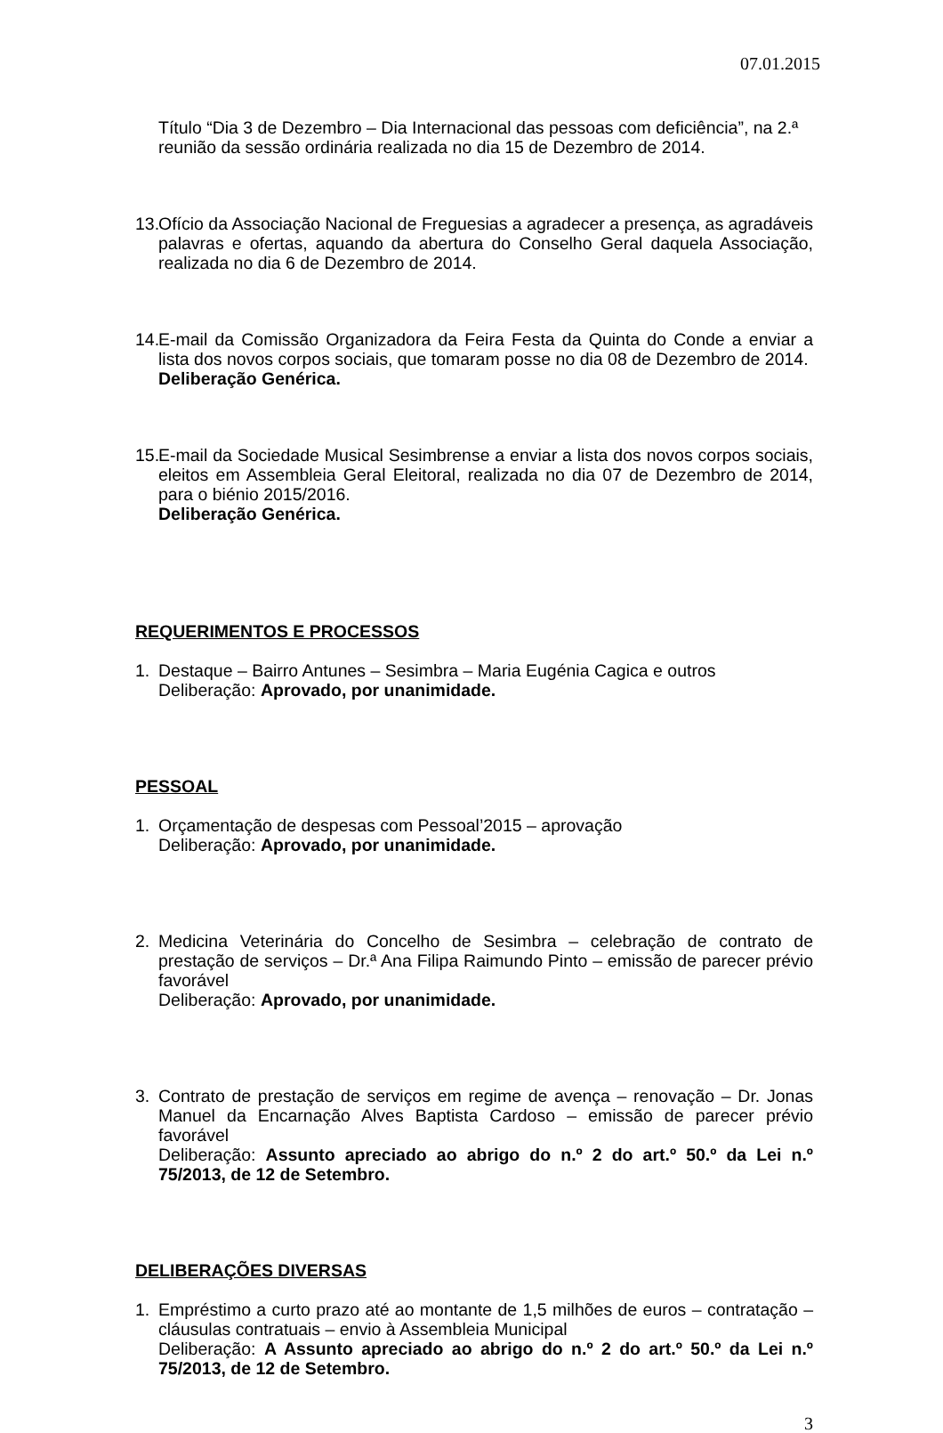07.01.2015
Título “Dia 3 de Dezembro – Dia Internacional das pessoas com deficiência”, na 2.ª reunião da sessão ordinária realizada no dia 15 de Dezembro de 2014.
13. Ofício da Associação Nacional de Freguesias a agradecer a presença, as agradáveis palavras e ofertas, aquando da abertura do Conselho Geral daquela Associação, realizada no dia 6 de Dezembro de 2014.
14. E-mail da Comissão Organizadora da Feira Festa da Quinta do Conde a enviar a lista dos novos corpos sociais, que tomaram posse no dia 08 de Dezembro de 2014.
Deliberação Genérica.
15. E-mail da Sociedade Musical Sesimbrense a enviar a lista dos novos corpos sociais, eleitos em Assembleia Geral Eleitoral, realizada no dia 07 de Dezembro de 2014, para o biénio 2015/2016.
Deliberação Genérica.
REQUERIMENTOS E PROCESSOS
1. Destaque – Bairro Antunes – Sesimbra – Maria Eugénia Cagica e outros
Deliberação: Aprovado, por unanimidade.
PESSOAL
1. Orçamentação de despesas com Pessoal’2015 – aprovação
Deliberação: Aprovado, por unanimidade.
2. Medicina Veterinária do Concelho de Sesimbra – celebração de contrato de prestação de serviços – Dr.ª Ana Filipa Raimundo Pinto – emissão de parecer prévio favorável
Deliberação: Aprovado, por unanimidade.
3. Contrato de prestação de serviços em regime de avença – renovação – Dr. Jonas Manuel da Encarnação Alves Baptista Cardoso – emissão de parecer prévio favorável
Deliberação: Assunto apreciado ao abrigo do n.º 2 do art.º 50.º da Lei n.º 75/2013, de 12 de Setembro.
DELIBERAÇÕES DIVERSAS
1. Empréstimo a curto prazo até ao montante de 1,5 milhões de euros – contratação – cláusulas contratuais – envio à Assembleia Municipal
Deliberação: A Assunto apreciado ao abrigo do n.º 2 do art.º 50.º da Lei n.º 75/2013, de 12 de Setembro.
3